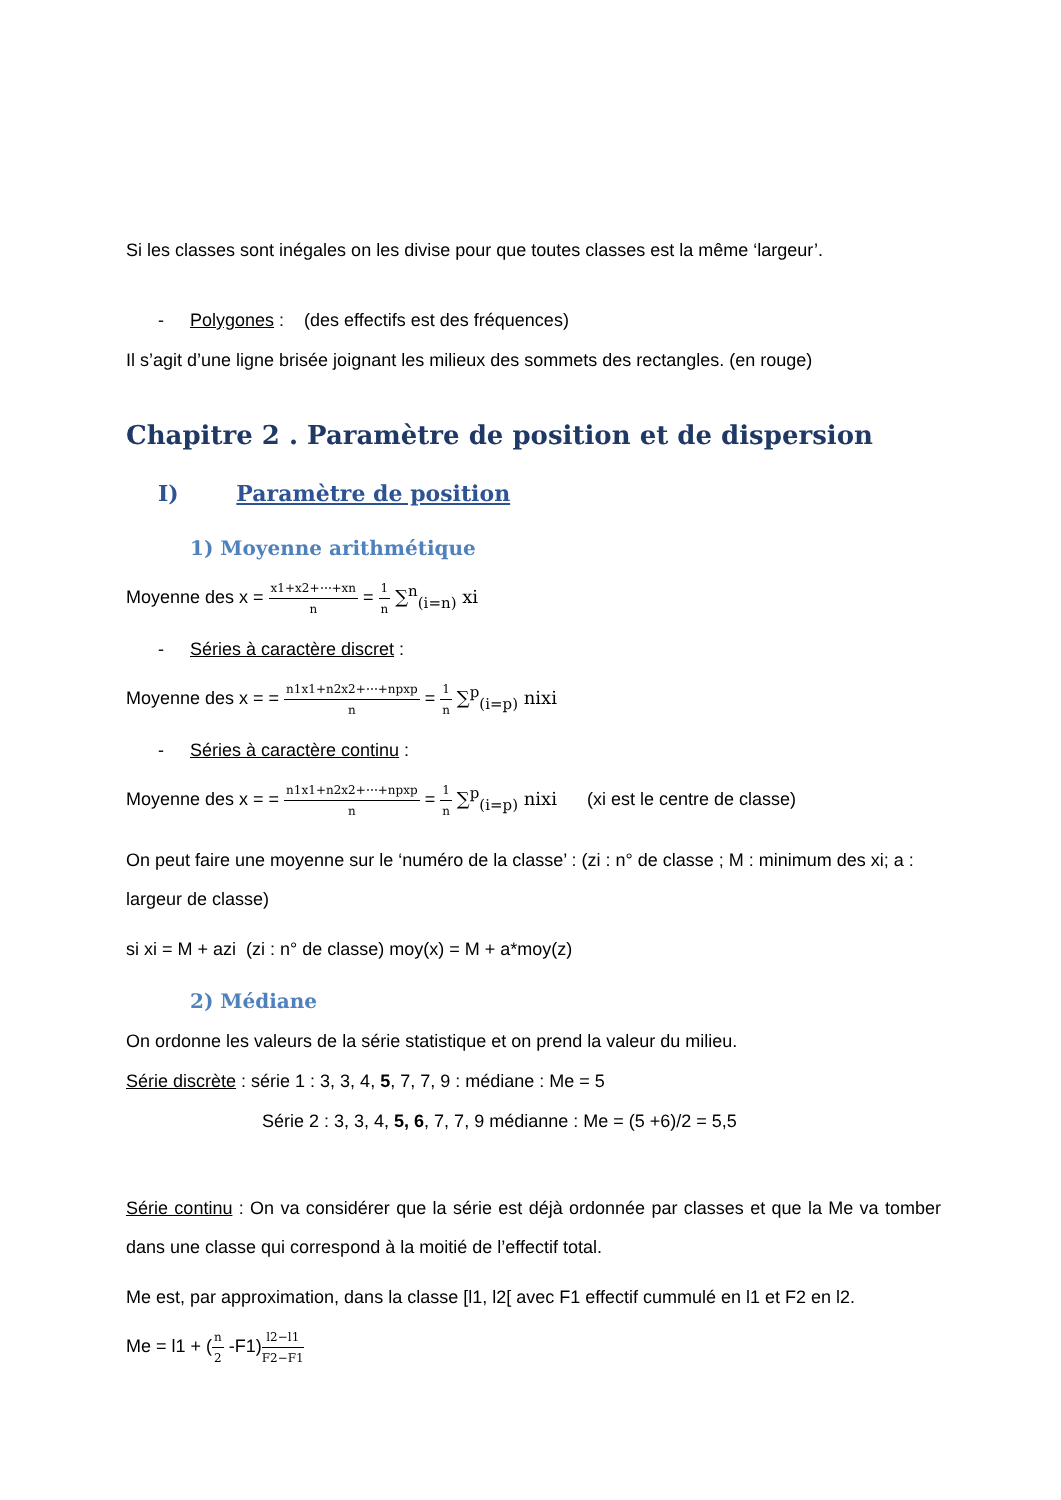Si les classes sont inégales on les divise pour que toutes classes est la même ‘largeur’.
- Polygones : (des effectifs est des fréquences)
Il s’agit d’une ligne brisée joignant les milieux des sommets des rectangles. (en rouge)
Chapitre 2 . Paramètre de position et de dispersion
I) Paramètre de position
1) Moyenne arithmétique
Moyenne des x = x1+x2+⋯+xn n = 1 n ∑<sup>n</sup><sub>(i=n)</sub> xi
- Séries à caractère discret :
Moyenne des x = = n1x1+n2x2+⋯+npxp n = 1 n ∑<sup>p</sup><sub>(i=p)</sub> nixi
- Séries à caractère continu :
Moyenne des x = = n1x1+n2x2+⋯+npxp n = 1 n ∑<sup>p</sup><sub>(i=p)</sub> nixi (xi est le centre de classe)
On peut faire une moyenne sur le ‘numéro de la classe’ : (zi : n° de classe ; M : minimum des xi; a : largeur de classe)
si xi = M + azi (zi : n° de classe) moy(x) = M + a*moy(z)
2) Médiane
On ordonne les valeurs de la série statistique et on prend la valeur du milieu.
Série discrète : série 1 : 3, 3, 4, 5, 7, 7, 9 : médiane : Me = 5
Série 2 : 3, 3, 4, 5, 6, 7, 7, 9 médianne : Me = (5 +6)/2 = 5,5
Série continu : On va considérer que la série est déjà ordonnée par classes et que la Me va tomber dans une classe qui correspond à la moitié de l’effectif total.
Me est, par approximation, dans la classe [l1, l2[ avec F1 effectif cummulé en l1 et F2 en l2.
Me = l1 + (n 2 -F1)l2−l1 F2−F1